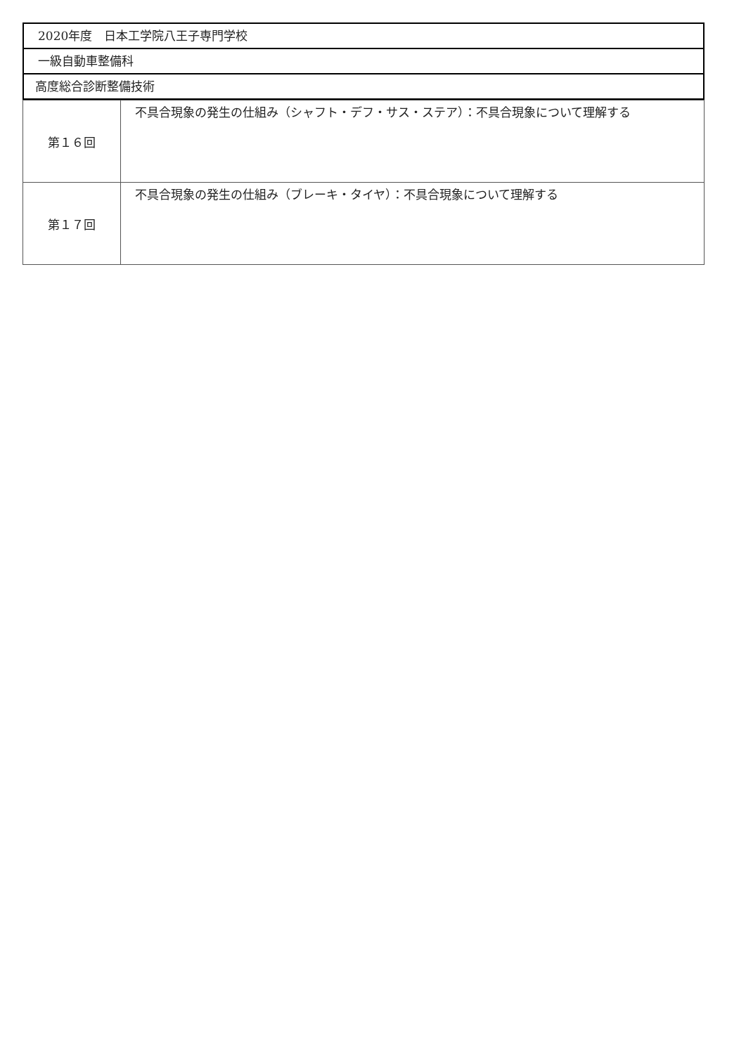2020年度　日本工学院八王子専門学校
一級自動車整備科
高度総合診断整備技術
| 第１６回 | 不具合現象の発生の仕組み（シャフト・デフ・サス・ステア）：不具合現象について理解する |
| 第１７回 | 不具合現象の発生の仕組み（ブレーキ・タイヤ）：不具合現象について理解する |